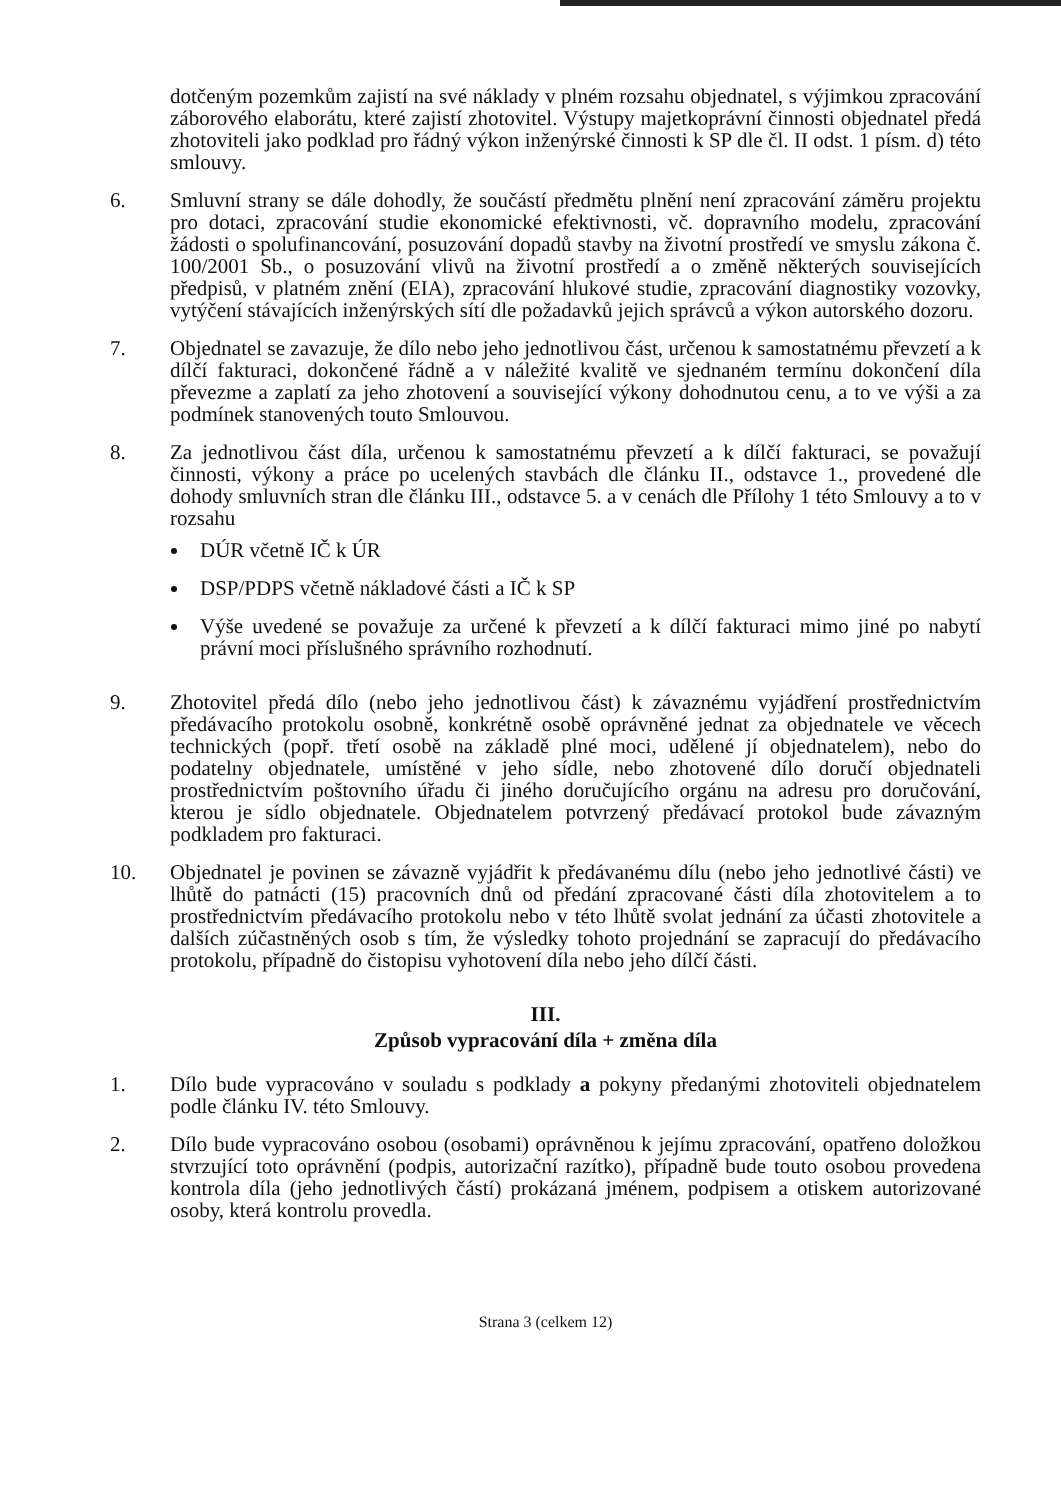dotčeným pozemkům zajistí na své náklady v plném rozsahu objednatel, s výjimkou zpracování záborového elaborátu, které zajistí zhotovitel. Výstupy majetkoprávní činnosti objednatel předá zhotoviteli jako podklad pro řádný výkon inženýrské činnosti k SP dle čl. II odst. 1 písm. d) této smlouvy.
6. Smluvní strany se dále dohodly, že součástí předmětu plnění není zpracování záměru projektu pro dotaci, zpracování studie ekonomické efektivnosti, vč. dopravního modelu, zpracování žádosti o spolufinancování, posuzování dopadů stavby na životní prostředí ve smyslu zákona č. 100/2001 Sb., o posuzování vlivů na životní prostředí a o změně některých souvisejících předpisů, v platném znění (EIA), zpracování hlukové studie, zpracování diagnostiky vozovky, vytýčení stávajících inženýrských sítí dle požadavků jejich správců a výkon autorského dozoru.
7. Objednatel se zavazuje, že dílo nebo jeho jednotlivou část, určenou k samostatnému převzetí a k dílčí fakturaci, dokončené řádně a v náležité kvalitě ve sjednaném termínu dokončení díla převezme a zaplatí za jeho zhotovení a související výkony dohodnutou cenu, a to ve výši a za podmínek stanovených touto Smlouvou.
8. Za jednotlivou část díla, určenou k samostatnému převzetí a k dílčí fakturaci, se považují činnosti, výkony a práce po ucelených stavbách dle článku II., odstavce 1., provedené dle dohody smluvních stran dle článku III., odstavce 5. a v cenách dle Přílohy 1 této Smlouvy a to v rozsahu
DÚR včetně IČ k ÚR
DSP/PDPS včetně nákladové části a IČ k SP
Výše uvedené se považuje za určené k převzetí a k dílčí fakturaci mimo jiné po nabytí právní moci příslušného správního rozhodnutí.
9. Zhotovitel předá dílo (nebo jeho jednotlivou část) k závaznému vyjádření prostřednictvím předávacího protokolu osobně, konkrétně osobě oprávněné jednat za objednatele ve věcech technických (popř. třetí osobě na základě plné moci, udělené jí objednatelem), nebo do podatelny objednatele, umístěné v jeho sídle, nebo zhotovené dílo doručí objednateli prostřednictvím poštovního úřadu či jiného doručujícího orgánu na adresu pro doručování, kterou je sídlo objednatele. Objednatelem potvrzený předávací protokol bude závazným podkladem pro fakturaci.
10. Objednatel je povinen se závazně vyjádřit k předávanému dílu (nebo jeho jednotlivé části) ve lhůtě do patnácti (15) pracovních dnů od předání zpracované části díla zhotovitelem a to prostřednictvím předávacího protokolu nebo v této lhůtě svolat jednání za účasti zhotovitele a dalších zúčastněných osob s tím, že výsledky tohoto projednání se zapracují do předávacího protokolu, případně do čistopisu vyhotovení díla nebo jeho dílčí části.
III.
Způsob vypracování díla + změna díla
1. Dílo bude vypracováno v souladu s podklady a pokyny předanými zhotoviteli objednatelem podle článku IV. této Smlouvy.
2. Dílo bude vypracováno osobou (osobami) oprávněnou k jejímu zpracování, opatřeno doložkou stvrzující toto oprávnění (podpis, autorizační razítko), případně bude touto osobou provedena kontrola díla (jeho jednotlivých částí) prokázaná jménem, podpisem a otiskem autorizované osoby, která kontrolu provedla.
Strana 3 (celkem 12)